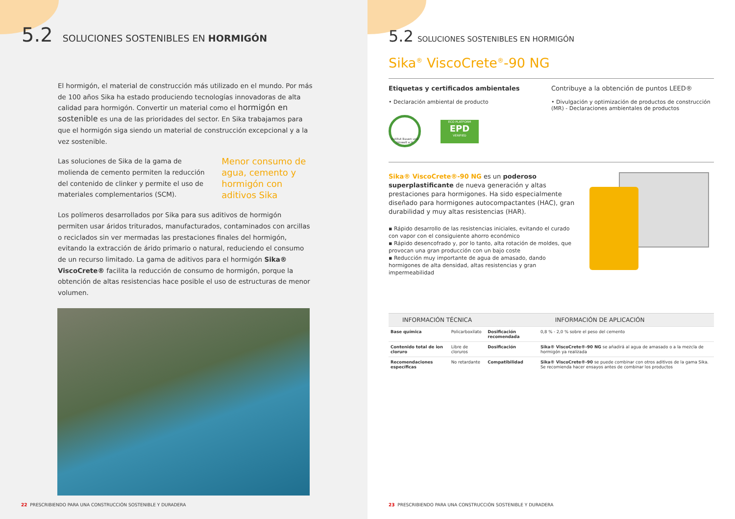5.2 SOLUCIONES SOSTENIBLES EN HORMIGÓN
El hormigón, el material de construcción más utilizado en el mundo. Por más de 100 años Sika ha estado produciendo tecnologías innovadoras de alta calidad para hormigón. Convertir un material como el hormigón en sostenible es una de las prioridades del sector. En Sika trabajamos para que el hormigón siga siendo un material de construcción excepcional y a la vez sostenible.
Las soluciones de Sika de la gama de molienda de cemento permiten la reducción del contenido de clinker y permite el uso de materiales complementarios (SCM).
Menor consumo de agua, cemento y hormigón con aditivos Sika
Los polímeros desarrollados por Sika para sus aditivos de hormigón permiten usar áridos triturados, manufacturados, contaminados con arcillas o reciclados sin ver mermadas las prestaciones finales del hormigón, evitando la extracción de árido primario o natural, reduciendo el consumo de un recurso limitado. La gama de aditivos para el hormigón Sika® ViscoCrete® facilita la reducción de consumo de hormigón, porque la obtención de altas resistencias hace posible el uso de estructuras de menor volumen.
22 PRESCRIBIENDO PARA UNA CONSTRUCCIÓN SOSTENIBLE Y DURADERA
5.2 SOLUCIONES SOSTENIBLES EN HORMIGÓN
Sika<sup>®</sup> ViscoCrete<sup>®</sup>-90 NG
Etiquetas y certificados ambientales
• Declaración ambiental de producto
Institut Bauen und Umwelt e.V.
ECO PLATFORM
EPD
VERIFIED
Contribuye a la obtención de puntos LEED®
• Divulgación y optimización de productos de construcción (MR) - Declaraciones ambientales de productos
Sika® ViscoCrete®-90 NG es un poderoso superplastificante de nueva generación y altas prestaciones para hormigones. Ha sido especialmente diseñado para hormigones autocompactantes (HAC), gran durabilidad y muy altas resistencias (HAR).
▪ Rápido desarrollo de las resistencias iniciales, evitando el curado con vapor con el consiguiente ahorro económico
▪ Rápido desencofrado y, por lo tanto, alta rotación de moldes, que provocan una gran producción con un bajo coste
▪ Reducción muy importante de agua de amasado, dando hormigones de alta densidad, altas resistencias y gran impermeabilidad
| INFORMACIÓN TÉCNICA | | INFORMACIÓN DE APLICACIÓN | |
| --- | --- | --- | --- |
| Base química | Policarboxilato | Dosificación recomendada | 0,8 % - 2,0 % sobre el peso del cemento |
| Contenido total de ion cloruro | Libre de cloruros | Dosificación | Sika® ViscoCrete®-90 NG se añadirá al agua de amasado o a la mezcla de hormigón ya realizada |
| Recomendaciones específicas | No retardante | Compatibilidad | Sika® ViscoCrete®-90 se puede combinar con otros aditivos de la gama Sika. Se recomienda hacer ensayos antes de combinar los productos |
23 PRESCRIBIENDO PARA UNA CONSTRUCCIÓN SOSTENIBLE Y DURADERA